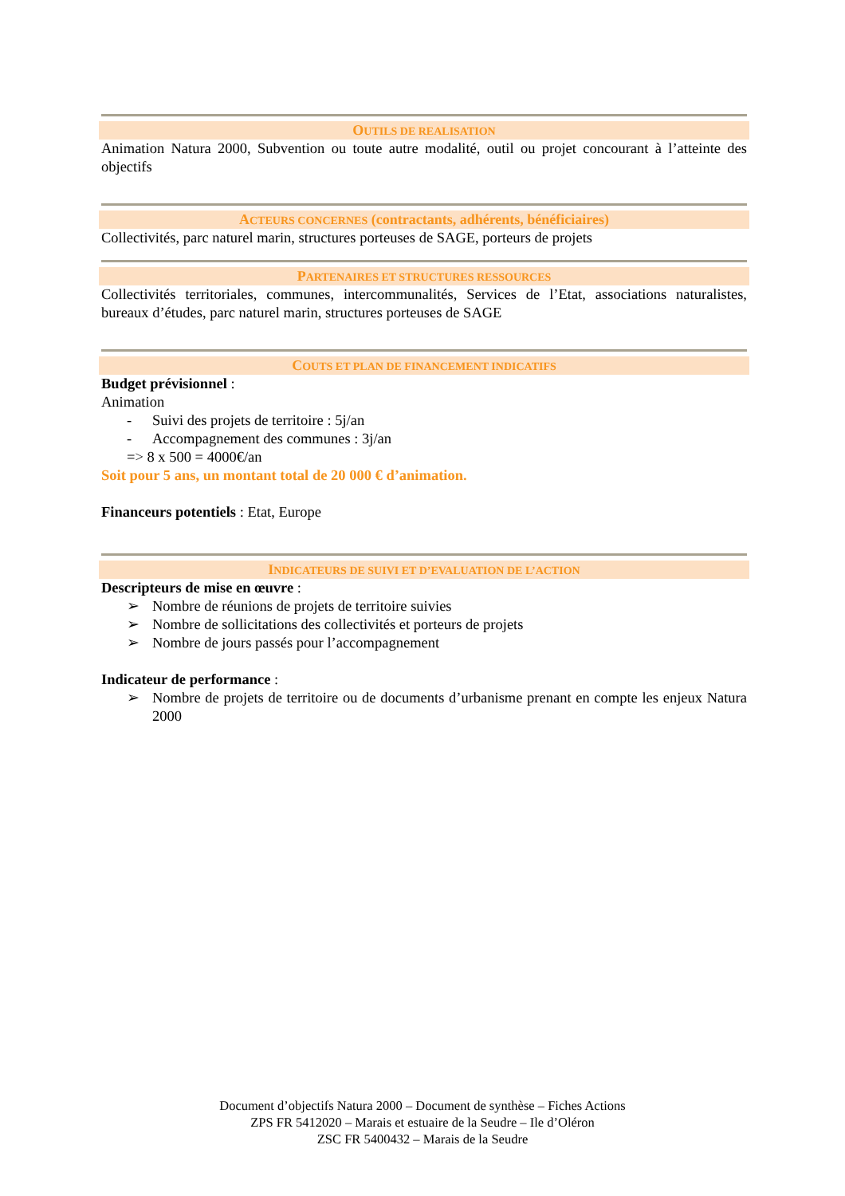OUTILS DE REALISATION
Animation Natura 2000, Subvention ou toute autre modalité, outil ou projet concourant à l’atteinte des objectifs
ACTEURS CONCERNES (contractants, adhérents, bénéficiaires)
Collectivités, parc naturel marin, structures porteuses de SAGE, porteurs de projets
PARTENAIRES ET STRUCTURES RESSOURCES
Collectivités territoriales, communes, intercommunalités, Services de l’Etat, associations naturalistes, bureaux d’études, parc naturel marin, structures porteuses de SAGE
COUTS ET PLAN DE FINANCEMENT INDICATIFS
Budget prévisionnel :
Animation
- Suivi des projets de territoire : 5j/an
- Accompagnement des communes : 3j/an
=> 8 x 500 = 4000€/an
Soit pour 5 ans, un montant total de 20 000 € d’animation.
Financeurs potentiels : Etat, Europe
INDICATEURS DE SUIVI ET D’EVALUATION DE L’ACTION
Descripteurs de mise en œuvre :
➢ Nombre de réunions de projets de territoire suivies
➢ Nombre de sollicitations des collectivités et porteurs de projets
➢ Nombre de jours passés pour l’accompagnement
Indicateur de performance :
➢ Nombre de projets de territoire ou de documents d’urbanisme prenant en compte les enjeux Natura 2000
Document d’objectifs Natura 2000 – Document de synthèse – Fiches Actions
ZPS FR 5412020 – Marais et estuaire de la Seudre – Ile d’Oléron
ZSC FR 5400432 – Marais de la Seudre